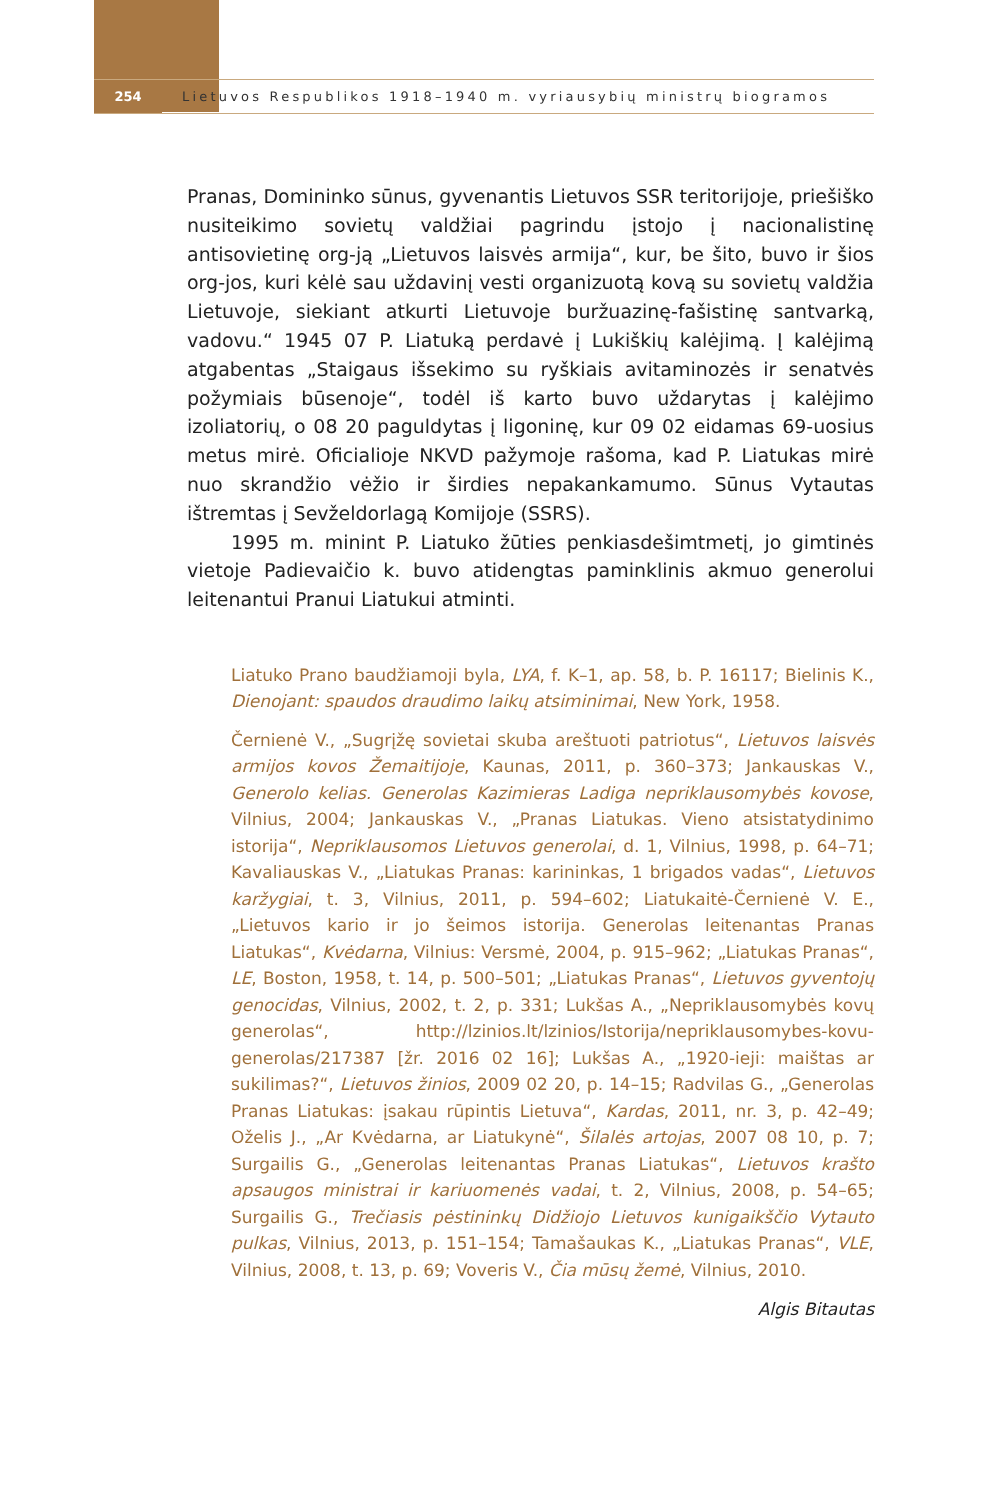254
Lietuvos Respublikos 1918–1940 m. vyriausybių ministrų biogramos
Pranas, Domininko sūnus, gyvenantis Lietuvos SSR teritorijoje, priešiško nusiteikimo sovietų valdžiai pagrindu įstojo į nacionalistinę antisovietinę org-ją „Lietuvos laisvės armija“, kur, be šito, buvo ir šios org-jos, kuri kėlė sau uždavinį vesti organizuotą kovą su sovietų valdžia Lietuvoje, siekiant atkurti Lietuvoje buržuazinę-fašistinę santvarką, vadovu.“ 1945 07 P. Liatuką perdavė į Lukiškių kalėjimą. Į kalėjimą atgabentas „Staigaus išsekimo su ryškiais avitaminozės ir senatvės požymiais būsenoje“, todėl iš karto buvo uždarytas į kalėjimo izoliatorių, o 08 20 paguldytas į ligoninę, kur 09 02 eidamas 69-uosius metus mirė. Oficialioje NKVD pažymoje rašoma, kad P. Liatukas mirė nuo skrandžio vėžio ir širdies nepakankamumo. Sūnus Vytautas ištremtas į Sevželdorlagą Komijoje (SSRS).
1995 m. minint P. Liatuko žūties penkiasdešimtmetį, jo gimtinės vietoje Padievaičio k. buvo atidengtas paminklinis akmuo generolui leitenantui Pranui Liatukui atminti.
Liatuko Prano baudžiamoji byla, LYA, f. K–1, ap. 58, b. P. 16117; Bielinis K., Dienojant: spaudos draudimo laikų atsiminimai, New York, 1958.
Černienė V., „Sugrįžę sovietai skuba areštuoti patriotus“, Lietuvos laisvės armijos kovos Žemaitijoje, Kaunas, 2011, p. 360–373; Jankauskas V., Generolo kelias. Generolas Kazimieras Ladiga nepriklausomybės kovose, Vilnius, 2004; Jankauskas V., „Pranas Liatukas. Vieno atsistatydinimo istorija“, Nepriklausomos Lietuvos generolai, d. 1, Vilnius, 1998, p. 64–71; Kavaliauskas V., „Liatukas Pranas: karininkas, 1 brigados vadas“, Lietuvos karžygiai, t. 3, Vilnius, 2011, p. 594–602; Liatukaitė-Černienė V. E., „Lietuvos kario ir jo šeimos istorija. Generolas leitenantas Pranas Liatukas“, Kvėdarna, Vilnius: Versmė, 2004, p. 915–962; „Liatukas Pranas“, LE, Boston, 1958, t. 14, p. 500–501; „Liatukas Pranas“, Lietuvos gyventojų genocidas, Vilnius, 2002, t. 2, p. 331; Lukšas A., „Nepriklausomybės kovų generolas“, http://lzinios.lt/lzinios/Istorija/nepriklausomybes-kovu-generolas/217387 [žr. 2016 02 16]; Lukšas A., „1920-ieji: maištas ar sukilimas?“, Lietuvos žinios, 2009 02 20, p. 14–15; Radvilas G., „Generolas Pranas Liatukas: įsakau rūpintis Lietuva“, Kardas, 2011, nr. 3, p. 42–49; Oželis J., „Ar Kvėdarna, ar Liatukynė“, Šilalės artojas, 2007 08 10, p. 7; Surgailis G., „Generolas leitenantas Pranas Liatukas“, Lietuvos krašto apsaugos ministrai ir kariuomenės vadai, t. 2, Vilnius, 2008, p. 54–65; Surgailis G., Trečiasis pėstininkų Didžiojo Lietuvos kunigaikščio Vytauto pulkas, Vilnius, 2013, p. 151–154; Tamašaukas K., „Liatukas Pranas“, VLE, Vilnius, 2008, t. 13, p. 69; Voveris V., Čia mūsų žemė, Vilnius, 2010.
Algis Bitautas